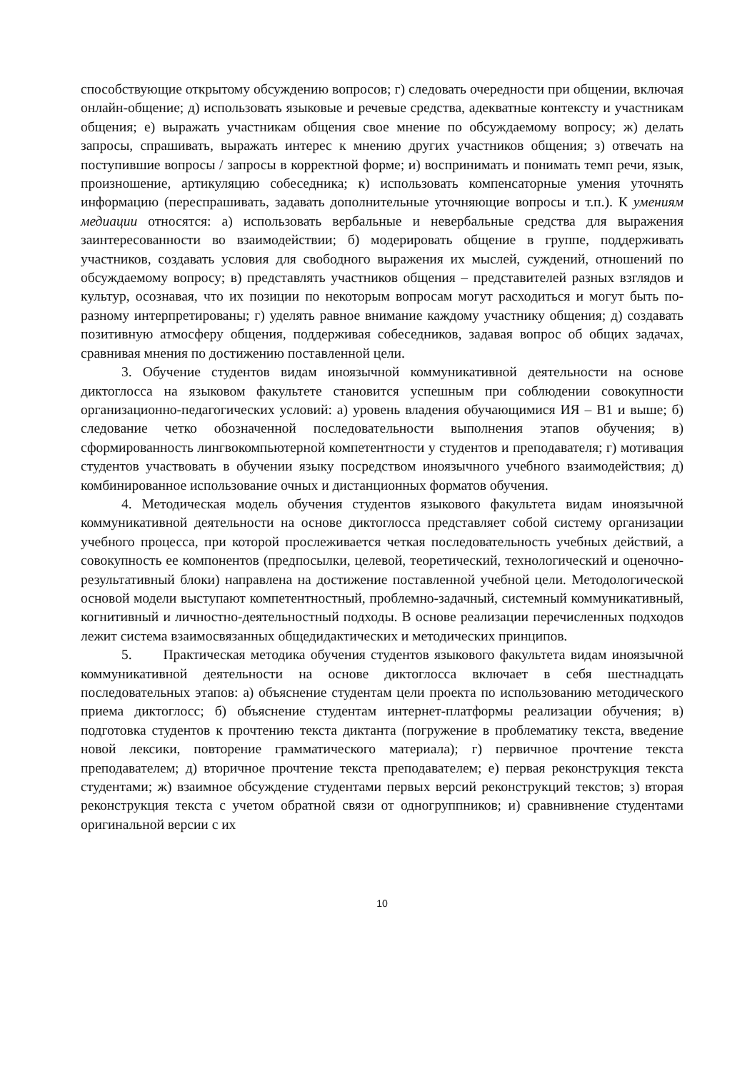способствующие открытому обсуждению вопросов; г) следовать очередности при общении, включая онлайн-общение; д) использовать языковые и речевые средства, адекватные контексту и участникам общения; е) выражать участникам общения свое мнение по обсуждаемому вопросу; ж) делать запросы, спрашивать, выражать интерес к мнению других участников общения; з) отвечать на поступившие вопросы / запросы в корректной форме; и) воспринимать и понимать темп речи, язык, произношение, артикуляцию собеседника; к) использовать компенсаторные умения уточнять информацию (переспрашивать, задавать дополнительные уточняющие вопросы и т.п.). К умениям медиации относятся: а) использовать вербальные и невербальные средства для выражения заинтересованности во взаимодействии; б) модерировать общение в группе, поддерживать участников, создавать условия для свободного выражения их мыслей, суждений, отношений по обсуждаемому вопросу; в) представлять участников общения – представителей разных взглядов и культур, осознавая, что их позиции по некоторым вопросам могут расходиться и могут быть по-разному интерпретированы; г) уделять равное внимание каждому участнику общения; д) создавать позитивную атмосферу общения, поддерживая собеседников, задавая вопрос об общих задачах, сравнивая мнения по достижению поставленной цели.
3. Обучение студентов видам иноязычной коммуникативной деятельности на основе диктоглосса на языковом факультете становится успешным при соблюдении совокупности организационно-педагогических условий: а) уровень владения обучающимися ИЯ – B1 и выше; б) следование четко обозначенной последовательности выполнения этапов обучения; в) сформированность лингвокомпьютерной компетентности у студентов и преподавателя; г) мотивация студентов участвовать в обучении языку посредством иноязычного учебного взаимодействия; д) комбинированное использование очных и дистанционных форматов обучения.
4. Методическая модель обучения студентов языкового факультета видам иноязычной коммуникативной деятельности на основе диктоглосса представляет собой систему организации учебного процесса, при которой прослеживается четкая последовательность учебных действий, а совокупность ее компонентов (предпосылки, целевой, теоретический, технологический и оценочно-результативный блоки) направлена на достижение поставленной учебной цели. Методологической основой модели выступают компетентностный, проблемно-задачный, системный коммуникативный, когнитивный и личностно-деятельностный подходы. В основе реализации перечисленных подходов лежит система взаимосвязанных общедидактических и методических принципов.
5. Практическая методика обучения студентов языкового факультета видам иноязычной коммуникативной деятельности на основе диктоглосса включает в себя шестнадцать последовательных этапов: а) объяснение студентам цели проекта по использованию методического приема диктоглосс; б) объяснение студентам интернет-платформы реализации обучения; в) подготовка студентов к прочтению текста диктанта (погружение в проблематику текста, введение новой лексики, повторение грамматического материала); г) первичное прочтение текста преподавателем; д) вторичное прочтение текста преподавателем; е) первая реконструкция текста студентами; ж) взаимное обсуждение студентами первых версий реконструкций текстов; з) вторая реконструкция текста с учетом обратной связи от одногруппников; и) сравнивнение студентами оригинальной версии с их
10